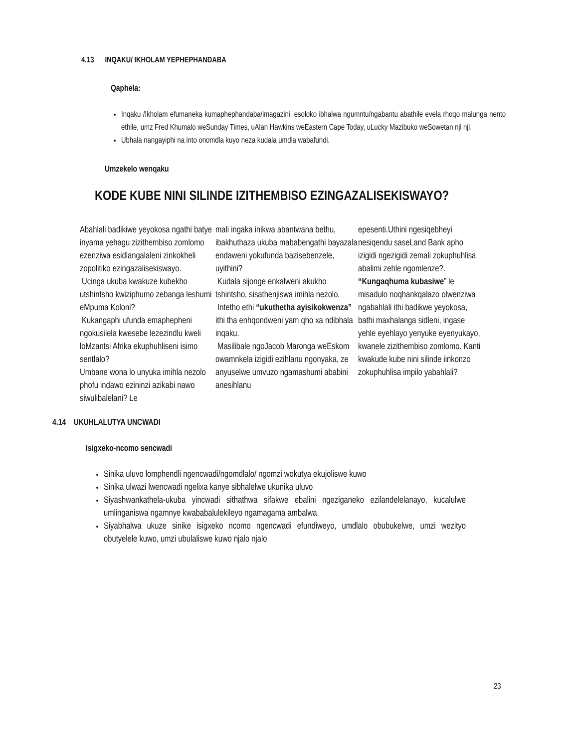4.13 INQAKU/ IKHOLAM YEPHEPHANDABA
Qaphela:
Inqaku /Ikholam efumaneka kumaphephandaba/imagazini, esoloko ibhalwa ngumntu/ngabantu abathile evela rhoqo malunga nento ethile, umz Fred Khumalo weSunday Times, uAlan Hawkins weEastern Cape Today, uLucky Mazibuko weSowetan njl njl.
Ubhala nangayiphi na into onomdla kuyo neza kudala umdla wabafundi.
Umzekelo wenqaku
KODE KUBE NINI SILINDE IZITHEMBISO EZINGAZALISEKISWAYO?
Abahlali badikiwe yeyokosa ngathi batye inyama yehagu zizithembiso zomlomo ezenziwa esidlangalaleni zinkokheli zopolitiko ezingazalisekiswayo.
Ucinga ukuba kwakuze kubekho utshintsho kwiziphumo zebanga leshumi eMpuma Koloni?
Kukangaphi ufunda emaphepheni ngokusilela kwesebe lezezindlu kweli loMzantsi Afrika ekuphuhliseni isimo sentlalo?
Umbane wona lo unyuka imihla nezolo phofu indawo ezininzi azikabi nawo siwulibalelani? Le
mali ingaka inikwa abantwana bethu, ibakhuthaza ukuba mababengathi bayazala endaweni yokufunda bazisebenzele, uyithini?
Kudala sijonge enkalweni akukho tshintsho, sisathenjiswa imihla nezolo.
Intetho ethi “ukuthetha ayisikokwenza” ithi tha enhqondweni yam qho xa ndibhala inqaku.
Masilibale ngoJacob Maronga weEskom owamnkela izigidi ezihlanu ngonyaka, ze anyuselwe umvuzo ngamashumi ababini anesihlanu
epesenti.Uthini ngesiqebheyi nesiqendu saseLand Bank apho izigidi ngezigidi zemali zokuphuhlisa abalimi zehle ngomlenze?.
“Kungaqhuma kubasiwe” le misadulo noqhankqalazo olwenziwa ngabahlali ithi badikwe yeyokosa, bathi maxhalanga sidleni, ingase yehle eyehlayo yenyuke eyenyukayo, kwanele zizithembiso zomlomo. Kanti kwakude kube nini silinde iinkonzo zokuphuhlisa impilo yabahlali?
4.14 UKUHLALUTYA UNCWADI
Isigxeko-ncomo sencwadi
Sinika uluvo lomphendli ngencwadi/ngomdlalo/ ngomzi wokutya ekujoliswe kuwo
Sinika ulwazi lwencwadi ngelixa kanye sibhalelwe ukunika uluvo
Siyashwankathela-ukuba yincwadi sithathwa sifakwe ebalini ngeziganeko ezilandelelanayo, kucalulwe umlinganiswa ngamnye kwababalulekileyo ngamagama ambalwa.
Siyabhalwa ukuze sinike isigxeko ncomo ngencwadi efundiweyo, umdlalo obubukelwe, umzi wezityo obutyelele kuwo, umzi ubulaliswe kuwo njalo njalo
23